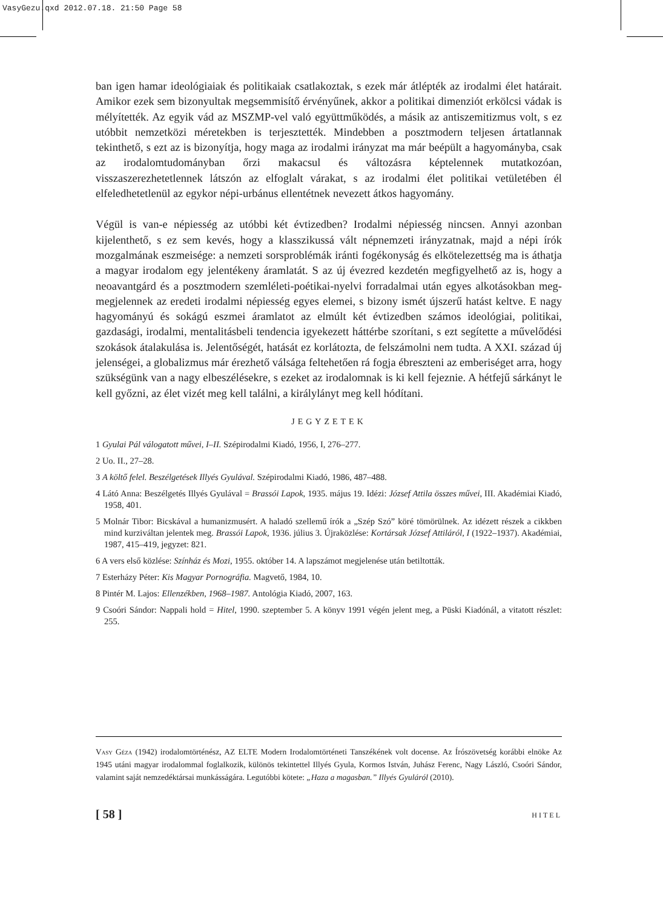VasyGezu.qxd 2012.07.18. 21:50 Page 58
ban igen hamar ideológiaiak és politikaiak csatlakoztak, s ezek már átlépték az irodalmi élet határait. Amikor ezek sem bizonyultak megsemmisítő érvényűnek, akkor a politikai dimenziót erkölcsi vádak is mélyítették. Az egyik vád az MSZMP-vel való együttműködés, a másik az antiszemitizmus volt, s ez utóbbit nemzetközi méretekben is terjesztették. Mindebben a posztmodern teljesen ártatlannak tekinthető, s ezt az is bizonyítja, hogy maga az irodalmi irányzat ma már beépült a hagyományba, csak az irodalomtudományban őrzi makacsul és változásra képtelennek mutatkozóan, visszaszerezhetetlennek látszón az elfoglalt várakat, s az irodalmi élet politikai vetületében él elfeledhetetlenül az egykor népi-urbánus ellentétnek nevezett átkos hagyomány.
Végül is van-e népiesség az utóbbi két évtizedben? Irodalmi népiesség nincsen. Annyi azonban kijelenthető, s ez sem kevés, hogy a klasszikussá vált népnemzeti irányzatnak, majd a népi írók mozgalmának eszmeisége: a nemzeti sorsproblémák iránti fogékonyság és elkötelezettség ma is áthatja a magyar irodalom egy jelentékeny áramlatát. S az új évezred kezdetén megfigyelhető az is, hogy a neoavantgárd és a posztmodern szemléleti-poétikai-nyelvi forradalmai után egyes alkotásokban meg-megjelennek az eredeti irodalmi népiesség egyes elemei, s bizony ismét újszerű hatást keltve. E nagy hagyományú és sokágú eszmei áramlatot az elmúlt két évtizedben számos ideológiai, politikai, gazdasági, irodalmi, mentalitásbeli tendencia igyekezett háttérbe szorítani, s ezt segítette a művelődési szokások átalakulása is. Jelentőségét, hatását ez korlátozta, de felszámolni nem tudta. A XXI. század új jelenségei, a globalizmus már érezhető válsága feltehetően rá fogja ébreszteni az emberiséget arra, hogy szükségünk van a nagy elbeszélésekre, s ezeket az irodalomnak is ki kell fejeznie. A hétfejű sárkányt le kell győzni, az élet vizét meg kell találni, a királylányt meg kell hódítani.
JEGYZETEK
1 Gyulai Pál válogatott művei, I–II. Szépirodalmi Kiadó, 1956, I, 276–277.
2 Uo. II., 27–28.
3 A költő felel. Beszélgetések Illyés Gyulával. Szépirodalmi Kiadó, 1986, 487–488.
4 Látó Anna: Beszélgetés Illyés Gyulával = Brassói Lapok, 1935. május 19. Idézi: József Attila összes művei, III. Akadémiai Kiadó, 1958, 401.
5 Molnár Tibor: Bicskával a humanizmusért. A haladó szellemű írók a „Szép Szó” köré tömörülnek. Az idézett részek a cikkben mind kurziváltan jelentek meg. Brassói Lapok, 1936. július 3. Újraközlése: Kortársak József Attiláról, I (1922–1937). Akadémiai, 1987, 415–419, jegyzet: 821.
6 A vers első közlése: Színház és Mozi, 1955. október 14. A lapszámot megjelenése után betiltották.
7 Esterházy Péter: Kis Magyar Pornográfia. Magvető, 1984, 10.
8 Pintér M. Lajos: Ellenzékben, 1968–1987. Antológia Kiadó, 2007, 163.
9 Csoóri Sándor: Nappali hold = Hitel, 1990. szeptember 5. A könyv 1991 végén jelent meg, a Püski Kiadónál, a vitatott részlet: 255.
Vasy Géza (1942) irodalomtörténész, AZ ELTE Modern Irodalomtörténeti Tanszékének volt docense. Az Írószövetség korábbi elnöke Az 1945 utáni magyar irodalommal foglalkozik, különös tekintettel Illyés Gyula, Kormos István, Juhász Ferenc, Nagy László, Csoóri Sándor, valamint saját nemzedéktársai munkásságára. Legutóbbi kötete: „Haza a magasban.” Illyés Gyuláról (2010).
[ 58 ] HITEL